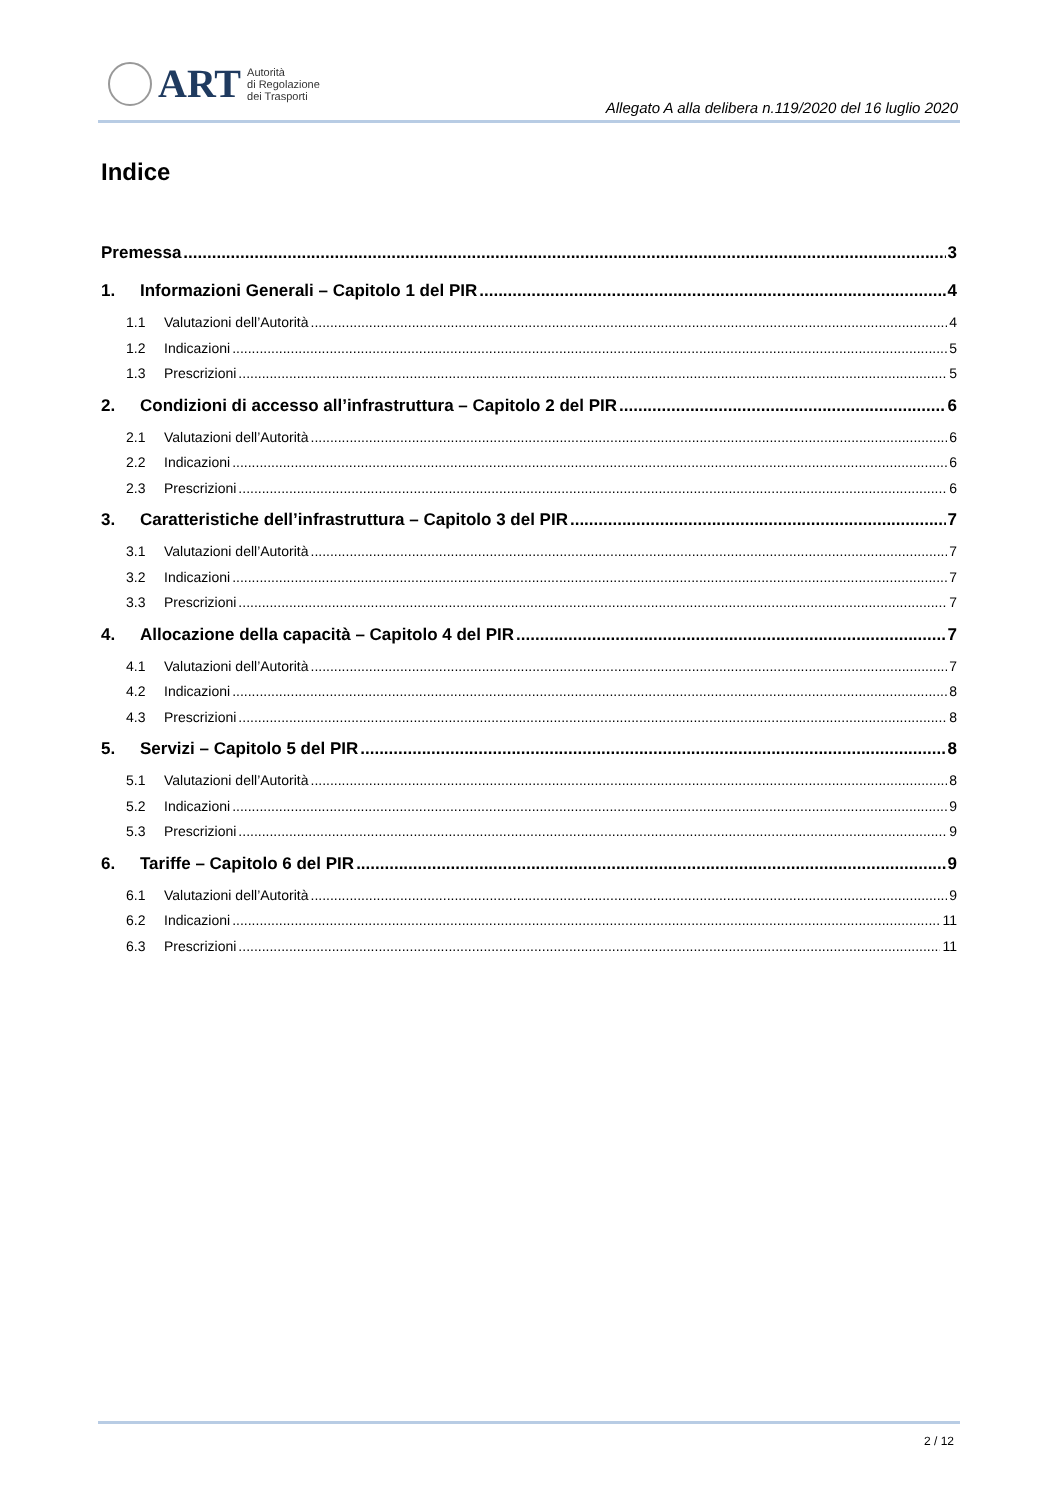ART
Autorità
di Regolazione
dei Trasporti
Allegato A alla delibera n.119/2020 del 16 luglio 2020
Indice
Premessa 3
1. Informazioni Generali – Capitolo 1 del PIR 4
1.1 Valutazioni dell’Autorità 4
1.2 Indicazioni 5
1.3 Prescrizioni 5
2. Condizioni di accesso all’infrastruttura – Capitolo 2 del PIR 6
2.1 Valutazioni dell’Autorità 6
2.2 Indicazioni 6
2.3 Prescrizioni 6
3. Caratteristiche dell’infrastruttura – Capitolo 3 del PIR 7
3.1 Valutazioni dell’Autorità 7
3.2 Indicazioni 7
3.3 Prescrizioni 7
4. Allocazione della capacità – Capitolo 4 del PIR 7
4.1 Valutazioni dell’Autorità 7
4.2 Indicazioni 8
4.3 Prescrizioni 8
5. Servizi – Capitolo 5 del PIR 8
5.1 Valutazioni dell’Autorità 8
5.2 Indicazioni 9
5.3 Prescrizioni 9
6. Tariffe – Capitolo 6 del PIR 9
6.1 Valutazioni dell’Autorità 9
6.2 Indicazioni 11
6.3 Prescrizioni 11
2 / 12